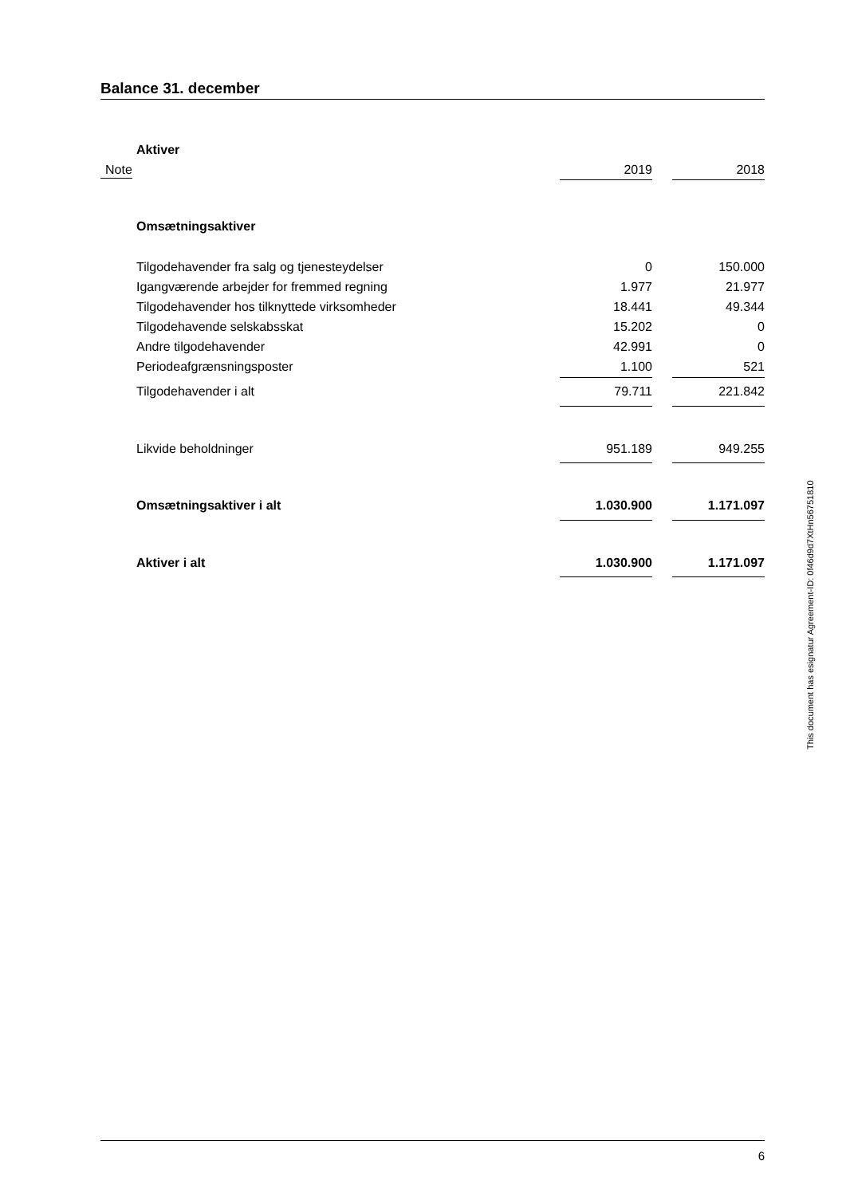Balance 31. december
| | Aktiver | | | |
| Note | | 2019 | | 2018 |
| | Omsætningsaktiver | | | |
| | Tilgodehavender fra salg og tjenesteydelser | 0 | | 150.000 |
| | Igangværende arbejder for fremmed regning | 1.977 | | 21.977 |
| | Tilgodehavender hos tilknyttede virksomheder | 18.441 | | 49.344 |
| | Tilgodehavende selskabsskat | 15.202 | | 0 |
| | Andre tilgodehavender | 42.991 | | 0 |
| | Periodeafgrænsningsposter | 1.100 | | 521 |
| | Tilgodehavender i alt | 79.711 | | 221.842 |
| | Likvide beholdninger | 951.189 | | 949.255 |
| | Omsætningsaktiver i alt | 1.030.900 | | 1.171.097 |
| | Aktiver i alt | 1.030.900 | | 1.171.097 |
This document has esignatur Agreement-ID: 0f46d9d7XtHn56751810
6